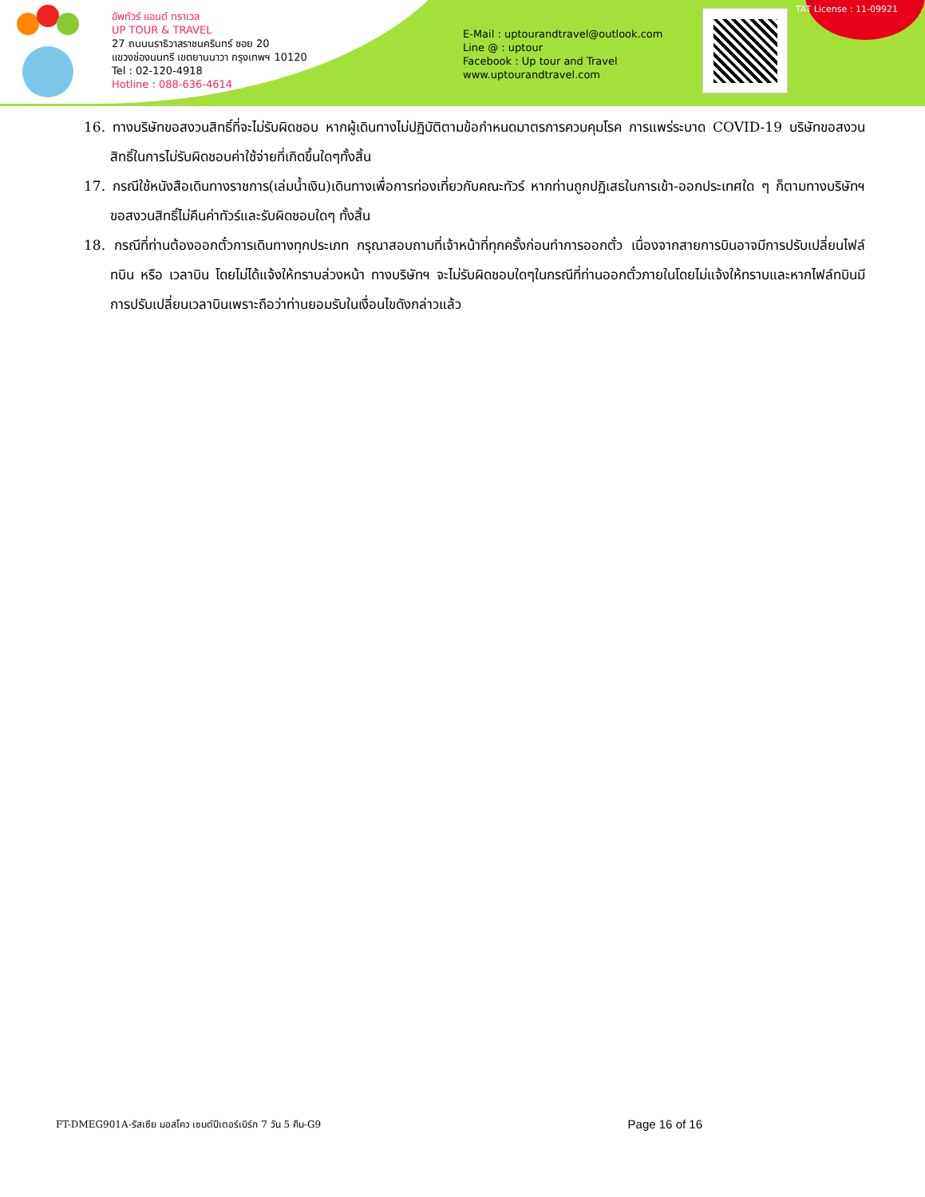อัพทัวร์ แอนด์ ทราเวล
UP TOUR & TRAVEL
27 ถนนนราธิวาสราชนครินทร์ ซอย 20
แขวงช่องนนทรี เขตยานนาวา กรุงเทพฯ 10120
Tel : 02-120-4918
Hotline : 088-636-4614
E-Mail : uptourandtravel@outlook.com
Line @ : uptour
Facebook : Up tour and Travel
www.uptourandtravel.com
TAT License : 11-09921
16. ทางบริษัทขอสงวนสิทธิ์ที่จะไม่รับผิดชอบ หากผู้เดินทางไม่ปฏิบัติตามข้อกำหนดมาตรการควบคุมโรค การแพร่ระบาด COVID-19 บริษัทขอสงวนสิทธิ์ในการไม่รับผิดชอบค่าใช้จ่ายที่เกิดขึ้นใดๆทั้งสิ้น
17. กรณีใช้หนังสือเดินทางราชการ(เล่มน้ำเงิน)เดินทางเพื่อการท่องเที่ยวกับคณะทัวร์ หากท่านถูกปฏิเสธในการเข้า-ออกประเทศใด ๆ ก็ตามทางบริษัทฯ ขอสงวนสิทธิ์ไม่คืนค่าทัวร์และรับผิดชอบใดๆ ทั้งสิ้น
18. กรณีที่ท่านต้องออกตั๋วการเดินทางทุกประเภท กรุณาสอบถามที่เจ้าหน้าที่ทุกครั้งก่อนทำการออกตั๋ว เนื่องจากสายการบินอาจมีการปรับเปลี่ยนไฟล์ทบิน หรือ เวลาบิน โดยไม่ได้แจ้งให้ทราบล่วงหน้า ทางบริษัทฯ จะไม่รับผิดชอบใดๆในกรณีที่ท่านออกตั๋วภายในโดยไม่แจ้งให้ทราบและหากไฟล์ทบินมีการปรับเปลี่ยนเวลาบินเพราะถือว่าท่านยอมรับในเงื่อนไขดังกล่าวแล้ว
FT-DMEG901A-รัสเซีย มอสโคว เซนต์ปีเตอร์เบิร์ก 7 วัน 5 คืน-G9 Page 16 of 16